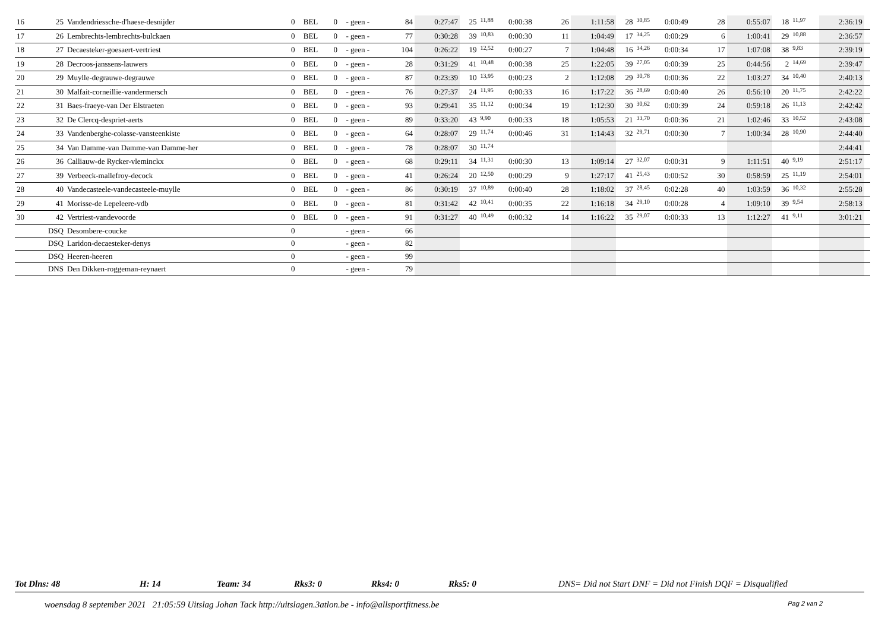| 16 | 25 | Vandendriessche-d'haese-desnijder | 0 | BEL | 0 | - geen - | 84 | 0:27:47 | 25 | 11,88 | 0:00:38 | 26 | 1:11:58 | 28 | 30,85 | 0:00:49 | 28 | 0:55:07 | 18 | 11,97 | 2:36:19 | |
| 17 | 26 | Lembrechts-lembrechts-bulckaen | 0 | BEL | 0 | - geen - | 77 | 0:30:28 | 39 | 10,83 | 0:00:30 | 11 | 1:04:49 | 17 | 34,25 | 0:00:29 | 6 | 1:00:41 | 29 | 10,88 | 2:36:57 | |
| 18 | 27 | Decaesteker-goesaert-vertriest | 0 | BEL | 0 | - geen - | 104 | 0:26:22 | 19 | 12,52 | 0:00:27 | 7 | 1:04:48 | 16 | 34,26 | 0:00:34 | 17 | 1:07:08 | 38 | 9,83 | 2:39:19 | |
| 19 | 28 | Decroos-janssens-lauwers | 0 | BEL | 0 | - geen - | 28 | 0:31:29 | 41 | 10,48 | 0:00:38 | 25 | 1:22:05 | 39 | 27,05 | 0:00:39 | 25 | 0:44:56 | 2 | 14,69 | 2:39:47 | |
| 20 | 29 | Muylle-degrauwe-degrauwe | 0 | BEL | 0 | - geen - | 87 | 0:23:39 | 10 | 13,95 | 0:00:23 | 2 | 1:12:08 | 29 | 30,78 | 0:00:36 | 22 | 1:03:27 | 34 | 10,40 | 2:40:13 | |
| 21 | 30 | Malfait-corneillie-vandermersch | 0 | BEL | 0 | - geen - | 76 | 0:27:37 | 24 | 11,95 | 0:00:33 | 16 | 1:17:22 | 36 | 28,69 | 0:00:40 | 26 | 0:56:10 | 20 | 11,75 | 2:42:22 | |
| 22 | 31 | Baes-fraeye-van Der Elstraeten | 0 | BEL | 0 | - geen - | 93 | 0:29:41 | 35 | 11,12 | 0:00:34 | 19 | 1:12:30 | 30 | 30,62 | 0:00:39 | 24 | 0:59:18 | 26 | 11,13 | 2:42:42 | |
| 23 | 32 | De Clercq-despriet-aerts | 0 | BEL | 0 | - geen - | 89 | 0:33:20 | 43 | 9,90 | 0:00:33 | 18 | 1:05:53 | 21 | 33,70 | 0:00:36 | 21 | 1:02:46 | 33 | 10,52 | 2:43:08 | |
| 24 | 33 | Vandenberghe-colasse-vansteenkiste | 0 | BEL | 0 | - geen - | 64 | 0:28:07 | 29 | 11,74 | 0:00:46 | 31 | 1:14:43 | 32 | 29,71 | 0:00:30 | 7 | 1:00:34 | 28 | 10,90 | 2:44:40 | |
| 25 | 34 | Van Damme-van Damme-van Damme-her | 0 | BEL | 0 | - geen - | 78 | 0:28:07 | 30 | 11,74 | | | | | | | | | | | 2:44:41 | |
| 26 | 36 | Calliauw-de Rycker-vleminckx | 0 | BEL | 0 | - geen - | 68 | 0:29:11 | 34 | 11,31 | 0:00:30 | 13 | 1:09:14 | 27 | 32,07 | 0:00:31 | 9 | 1:11:51 | 40 | 9,19 | 2:51:17 | |
| 27 | 39 | Verbeeck-mallefroy-decock | 0 | BEL | 0 | - geen - | 41 | 0:26:24 | 20 | 12,50 | 0:00:29 | 9 | 1:27:17 | 41 | 25,43 | 0:00:52 | 30 | 0:58:59 | 25 | 11,19 | 2:54:01 | |
| 28 | 40 | Vandecasteele-vandecasteele-muylle | 0 | BEL | 0 | - geen - | 86 | 0:30:19 | 37 | 10,89 | 0:00:40 | 28 | 1:18:02 | 37 | 28,45 | 0:02:28 | 40 | 1:03:59 | 36 | 10,32 | 2:55:28 | |
| 29 | 41 | Morisse-de Lepeleere-vdb | 0 | BEL | 0 | - geen - | 81 | 0:31:42 | 42 | 10,41 | 0:00:35 | 22 | 1:16:18 | 34 | 29,10 | 0:00:28 | 4 | 1:09:10 | 39 | 9,54 | 2:58:13 | |
| 30 | 42 | Vertriest-vandevoorde | 0 | BEL | 0 | - geen - | 91 | 0:31:27 | 40 | 10,49 | 0:00:32 | 14 | 1:16:22 | 35 | 29,07 | 0:00:33 | 13 | 1:12:27 | 41 | 9,11 | 3:01:21 | |
| | DSQ | Desombere-coucke | 0 | | | - geen - | 66 | | | | | | | | | | | | | | | |
| | DSQ | Laridon-decaesteker-denys | 0 | | | - geen - | 82 | | | | | | | | | | | | | | | |
| | DSQ | Heeren-heeren | 0 | | | - geen - | 99 | | | | | | | | | | | | | | | |
| | DNS | Den Dikken-roggeman-reynaert | 0 | | | - geen - | 79 | | | | | | | | | | | | | | | |
Tot Dlns: 48 H: 14 Team: 34 Rks3: 0 Rks4: 0 Rks5: 0 DNS= Did not Start DNF = Did not Finish DQF = Disqualified
woensdag 8 september 2021 21:05:59 Uitslag Johan Tack http://uitslagen.3atlon.be - info@allsportfitness.be Pag 2 van 2